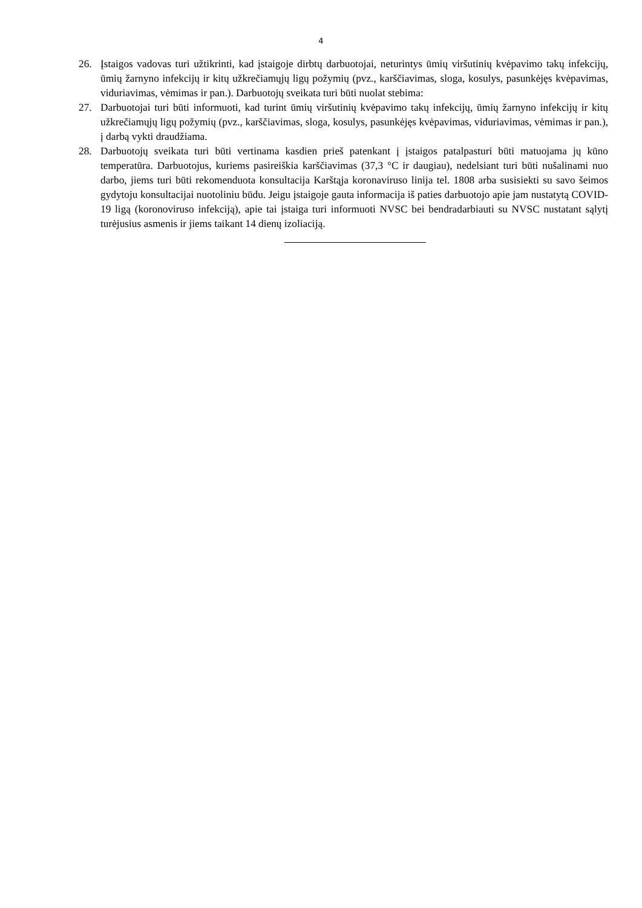4
26. Įstaigos vadovas turi užtikrinti, kad įstaigoje dirbtų darbuotojai, neturintys ūmių viršutinių kvėpavimo takų infekcijų, ūmių žarnyno infekcijų ir kitų užkrečiamųjų ligų požymių (pvz., karščiavimas, sloga, kosulys, pasunkėjęs kvėpavimas, viduriavimas, vėmimas ir pan.). Darbuotojų sveikata turi būti nuolat stebima:
27. Darbuotojai turi būti informuoti, kad turint ūmių viršutinių kvėpavimo takų infekcijų, ūmių žarnyno infekcijų ir kitų užkrečiamųjų ligų požymių (pvz., karščiavimas, sloga, kosulys, pasunkėjęs kvėpavimas, viduriavimas, vėmimas ir pan.), į darbą vykti draudžiama.
28. Darbuotojų sveikata turi būti vertinama kasdien prieš patenkant į įstaigos patalpasturi būti matuojama jų kūno temperatūra. Darbuotojus, kuriems pasireiškia karščiavimas (37,3 °C ir daugiau), nedelsiant turi būti nušalinami nuo darbo, jiems turi būti rekomenduota konsultacija Karštąja koronaviruso linija tel. 1808 arba susisiekti su savo šeimos gydytoju konsultacijai nuotoliniu būdu. Jeigu įstaigoje gauta informacija iš paties darbuotojo apie jam nustatytą COVID-19 ligą (koronoviruso infekciją), apie tai įstaiga turi informuoti NVSC bei bendradarbiauti su NVSC nustatant sąlytį turėjusius asmenis ir jiems taikant 14 dienų izoliaciją.